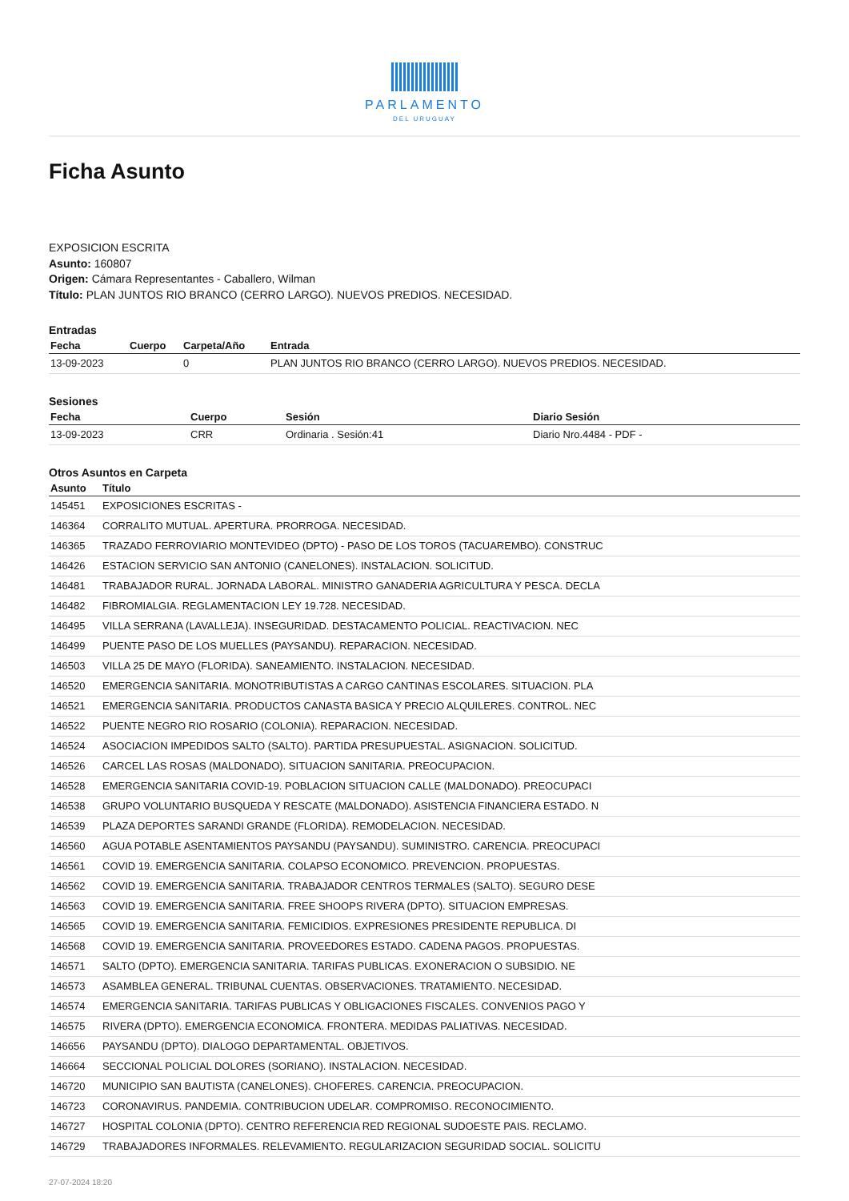PARLAMENTO
DEL URUGUAY
Ficha Asunto
EXPOSICION ESCRITA
Asunto: 160807
Origen: Cámara Representantes - Caballero, Wilman
Título: PLAN JUNTOS RIO BRANCO (CERRO LARGO). NUEVOS PREDIOS. NECESIDAD.
Entradas
| Fecha | Cuerpo | Carpeta/Año | Entrada |
| --- | --- | --- | --- |
| 13-09-2023 | | 0 | PLAN JUNTOS RIO BRANCO (CERRO LARGO). NUEVOS PREDIOS. NECESIDAD. |
Sesiones
| Fecha | Cuerpo | Sesión | Diario Sesión |
| --- | --- | --- | --- |
| 13-09-2023 | CRR | Ordinaria . Sesión:41 | Diario Nro.4484 - PDF - |
Otros Asuntos en Carpeta
| Asunto | Título |
| --- | --- |
| 145451 | EXPOSICIONES ESCRITAS - |
| 146364 | CORRALITO MUTUAL. APERTURA. PRORROGA. NECESIDAD. |
| 146365 | TRAZADO FERROVIARIO MONTEVIDEO (DPTO) - PASO DE LOS TOROS (TACUAREMBO). CONSTRUC |
| 146426 | ESTACION SERVICIO SAN ANTONIO (CANELONES). INSTALACION. SOLICITUD. |
| 146481 | TRABAJADOR RURAL. JORNADA LABORAL. MINISTRO GANADERIA AGRICULTURA Y PESCA. DECLA |
| 146482 | FIBROMIALGIA. REGLAMENTACION LEY 19.728. NECESIDAD. |
| 146495 | VILLA SERRANA (LAVALLEJA). INSEGURIDAD. DESTACAMENTO POLICIAL. REACTIVACION. NEC |
| 146499 | PUENTE PASO DE LOS MUELLES (PAYSANDU). REPARACION. NECESIDAD. |
| 146503 | VILLA 25 DE MAYO (FLORIDA). SANEAMIENTO. INSTALACION. NECESIDAD. |
| 146520 | EMERGENCIA SANITARIA. MONOTRIBUTISTAS A CARGO CANTINAS ESCOLARES. SITUACION. PLA |
| 146521 | EMERGENCIA SANITARIA. PRODUCTOS CANASTA BASICA Y PRECIO ALQUILERES. CONTROL. NEC |
| 146522 | PUENTE NEGRO RIO ROSARIO (COLONIA). REPARACION. NECESIDAD. |
| 146524 | ASOCIACION IMPEDIDOS SALTO (SALTO). PARTIDA PRESUPUESTAL. ASIGNACION. SOLICITUD. |
| 146526 | CARCEL LAS ROSAS (MALDONADO). SITUACION SANITARIA. PREOCUPACION. |
| 146528 | EMERGENCIA SANITARIA COVID-19. POBLACION SITUACION CALLE (MALDONADO). PREOCUPACI |
| 146538 | GRUPO VOLUNTARIO BUSQUEDA Y RESCATE (MALDONADO). ASISTENCIA FINANCIERA ESTADO. N |
| 146539 | PLAZA DEPORTES SARANDI GRANDE (FLORIDA). REMODELACION. NECESIDAD. |
| 146560 | AGUA POTABLE ASENTAMIENTOS PAYSANDU (PAYSANDU). SUMINISTRO. CARENCIA. PREOCUPACI |
| 146561 | COVID 19. EMERGENCIA SANITARIA. COLAPSO ECONOMICO. PREVENCION. PROPUESTAS. |
| 146562 | COVID 19. EMERGENCIA SANITARIA. TRABAJADOR CENTROS TERMALES (SALTO). SEGURO DESE |
| 146563 | COVID 19. EMERGENCIA SANITARIA. FREE SHOOPS RIVERA (DPTO). SITUACION EMPRESAS. |
| 146565 | COVID 19. EMERGENCIA SANITARIA. FEMICIDIOS. EXPRESIONES PRESIDENTE REPUBLICA. DI |
| 146568 | COVID 19. EMERGENCIA SANITARIA. PROVEEDORES ESTADO. CADENA PAGOS. PROPUESTAS. |
| 146571 | SALTO (DPTO). EMERGENCIA SANITARIA. TARIFAS PUBLICAS. EXONERACION O SUBSIDIO. NE |
| 146573 | ASAMBLEA GENERAL. TRIBUNAL CUENTAS. OBSERVACIONES. TRATAMIENTO. NECESIDAD. |
| 146574 | EMERGENCIA SANITARIA. TARIFAS PUBLICAS Y OBLIGACIONES FISCALES. CONVENIOS PAGO Y |
| 146575 | RIVERA (DPTO). EMERGENCIA ECONOMICA. FRONTERA. MEDIDAS PALIATIVAS. NECESIDAD. |
| 146656 | PAYSANDU (DPTO). DIALOGO DEPARTAMENTAL. OBJETIVOS. |
| 146664 | SECCIONAL POLICIAL DOLORES (SORIANO). INSTALACION. NECESIDAD. |
| 146720 | MUNICIPIO SAN BAUTISTA (CANELONES). CHOFERES. CARENCIA. PREOCUPACION. |
| 146723 | CORONAVIRUS. PANDEMIA. CONTRIBUCION UDELAR. COMPROMISO. RECONOCIMIENTO. |
| 146727 | HOSPITAL COLONIA (DPTO). CENTRO REFERENCIA RED REGIONAL SUDOESTE PAIS. RECLAMO. |
| 146729 | TRABAJADORES INFORMALES. RELEVAMIENTO. REGULARIZACION SEGURIDAD SOCIAL. SOLICITU |
27-07-2024 18:20